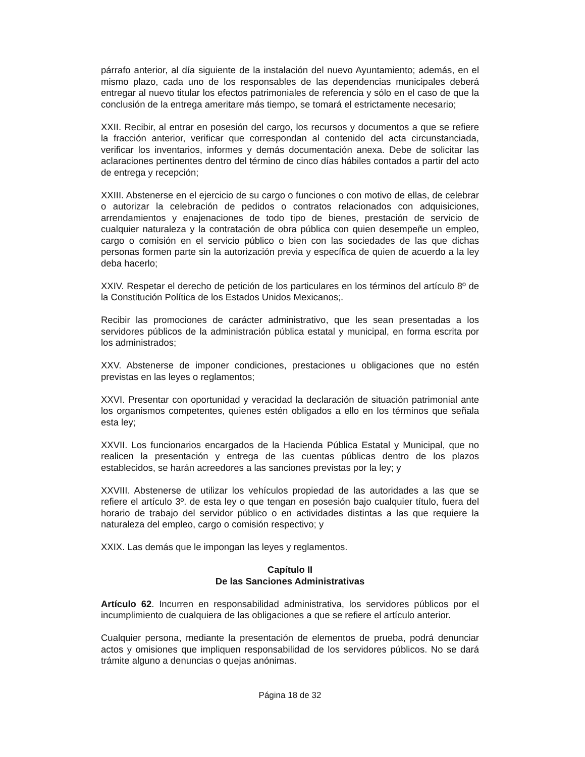párrafo anterior, al día siguiente de la instalación del nuevo Ayuntamiento; además, en el mismo plazo, cada uno de los responsables de las dependencias municipales deberá entregar al nuevo titular los efectos patrimoniales de referencia y sólo en el caso de que la conclusión de la entrega ameritare más tiempo, se tomará el estrictamente necesario;
XXII. Recibir, al entrar en posesión del cargo, los recursos y documentos a que se refiere la fracción anterior, verificar que correspondan al contenido del acta circunstanciada, verificar los inventarios, informes y demás documentación anexa. Debe de solicitar las aclaraciones pertinentes dentro del término de cinco días hábiles contados a partir del acto de entrega y recepción;
XXIII. Abstenerse en el ejercicio de su cargo o funciones o con motivo de ellas, de celebrar o autorizar la celebración de pedidos o contratos relacionados con adquisiciones, arrendamientos y enajenaciones de todo tipo de bienes, prestación de servicio de cualquier naturaleza y la contratación de obra pública con quien desempeñe un empleo, cargo o comisión en el servicio público o bien con las sociedades de las que dichas personas formen parte sin la autorización previa y específica de quien de acuerdo a la ley deba hacerlo;
XXIV. Respetar el derecho de petición de los particulares en los términos del artículo 8º de la Constitución Política de los Estados Unidos Mexicanos;.
Recibir las promociones de carácter administrativo, que les sean presentadas a los servidores públicos de la administración pública estatal y municipal, en forma escrita por los administrados;
XXV. Abstenerse de imponer condiciones, prestaciones u obligaciones que no estén previstas en las leyes o reglamentos;
XXVI. Presentar con oportunidad y veracidad la declaración de situación patrimonial ante los organismos competentes, quienes estén obligados a ello en los términos que señala esta ley;
XXVII. Los funcionarios encargados de la Hacienda Pública Estatal y Municipal, que no realicen la presentación y entrega de las cuentas públicas dentro de los plazos establecidos, se harán acreedores a las sanciones previstas por la ley; y
XXVIII. Abstenerse de utilizar los vehículos propiedad de las autoridades a las que se refiere el artículo 3º. de esta ley o que tengan en posesión bajo cualquier título, fuera del horario de trabajo del servidor público o en actividades distintas a las que requiere la naturaleza del empleo, cargo o comisión respectivo; y
XXIX. Las demás que le impongan las leyes y reglamentos.
Capítulo II
De las Sanciones Administrativas
Artículo 62. Incurren en responsabilidad administrativa, los servidores públicos por el incumplimiento de cualquiera de las obligaciones a que se refiere el artículo anterior.
Cualquier persona, mediante la presentación de elementos de prueba, podrá denunciar actos y omisiones que impliquen responsabilidad de los servidores públicos. No se dará trámite alguno a denuncias o quejas anónimas.
Página 18 de 32